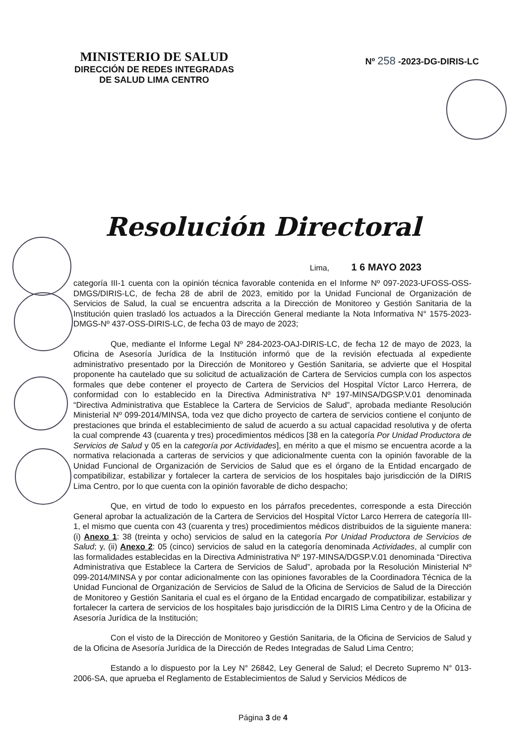MINISTERIO DE SALUD
DIRECCIÓN DE REDES INTEGRADAS
DE SALUD LIMA CENTRO
Nº 258 -2023-DG-DIRIS-LC
Resolución Directoral
Lima, 1 6 MAYO 2023
categoría III-1 cuenta con la opinión técnica favorable contenida en el Informe Nº 097-2023-UFOSS-OSS-DMGS/DIRIS-LC, de fecha 28 de abril de 2023, emitido por la Unidad Funcional de Organización de Servicios de Salud, la cual se encuentra adscrita a la Dirección de Monitoreo y Gestión Sanitaria de la Institución quien trasladó los actuados a la Dirección General mediante la Nota Informativa N° 1575-2023-DMGS-Nº 437-OSS-DIRIS-LC, de fecha 03 de mayo de 2023;
Que, mediante el Informe Legal Nº 284-2023-OAJ-DIRIS-LC, de fecha 12 de mayo de 2023, la Oficina de Asesoría Jurídica de la Institución informó que de la revisión efectuada al expediente administrativo presentado por la Dirección de Monitoreo y Gestión Sanitaria, se advierte que el Hospital proponente ha cautelado que su solicitud de actualización de Cartera de Servicios cumpla con los aspectos formales que debe contener el proyecto de Cartera de Servicios del Hospital Víctor Larco Herrera, de conformidad con lo establecido en la Directiva Administrativa Nº 197-MINSA/DGSP.V.01 denominada “Directiva Administrativa que Establece la Cartera de Servicios de Salud”, aprobada mediante Resolución Ministerial Nº 099-2014/MINSA, toda vez que dicho proyecto de cartera de servicios contiene el conjunto de prestaciones que brinda el establecimiento de salud de acuerdo a su actual capacidad resolutiva y de oferta la cual comprende 43 (cuarenta y tres) procedimientos médicos [38 en la categoría Por Unidad Productora de Servicios de Salud y 05 en la categoría por Actividades], en mérito a que el mismo se encuentra acorde a la normativa relacionada a carteras de servicios y que adicionalmente cuenta con la opinión favorable de la Unidad Funcional de Organización de Servicios de Salud que es el órgano de la Entidad encargado de compatibilizar, estabilizar y fortalecer la cartera de servicios de los hospitales bajo jurisdicción de la DIRIS Lima Centro, por lo que cuenta con la opinión favorable de dicho despacho;
Que, en virtud de todo lo expuesto en los párrafos precedentes, corresponde a esta Dirección General aprobar la actualización de la Cartera de Servicios del Hospital Víctor Larco Herrera de categoría III-1, el mismo que cuenta con 43 (cuarenta y tres) procedimientos médicos distribuidos de la siguiente manera: (i) Anexo 1: 38 (treinta y ocho) servicios de salud en la categoría Por Unidad Productora de Servicios de Salud; y, (ii) Anexo 2: 05 (cinco) servicios de salud en la categoría denominada Actividades, al cumplir con las formalidades establecidas en la Directiva Administrativa Nº 197-MINSA/DGSP.V.01 denominada “Directiva Administrativa que Establece la Cartera de Servicios de Salud”, aprobada por la Resolución Ministerial Nº 099-2014/MINSA y por contar adicionalmente con las opiniones favorables de la Coordinadora Técnica de la Unidad Funcional de Organización de Servicios de Salud de la Oficina de Servicios de Salud de la Dirección de Monitoreo y Gestión Sanitaria el cual es el órgano de la Entidad encargado de compatibilizar, estabilizar y fortalecer la cartera de servicios de los hospitales bajo jurisdicción de la DIRIS Lima Centro y de la Oficina de Asesoría Jurídica de la Institución;
Con el visto de la Dirección de Monitoreo y Gestión Sanitaria, de la Oficina de Servicios de Salud y de la Oficina de Asesoría Jurídica de la Dirección de Redes Integradas de Salud Lima Centro;
Estando a lo dispuesto por la Ley N° 26842, Ley General de Salud; el Decreto Supremo N° 013-2006-SA, que aprueba el Reglamento de Establecimientos de Salud y Servicios Médicos de
Página 3 de 4